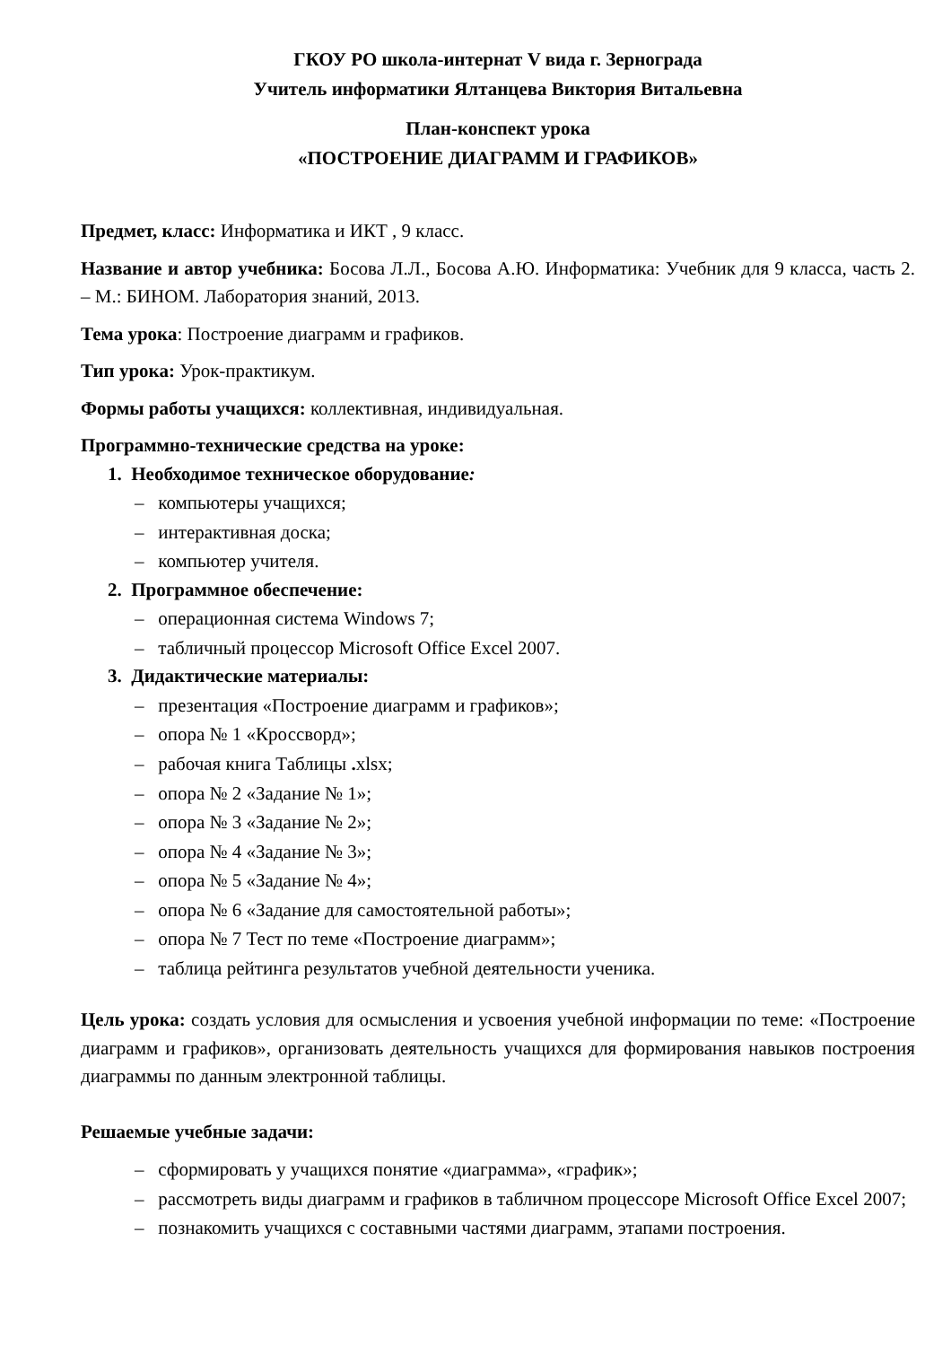ГКОУ РО школа-интернат V вида г. Зернограда
Учитель информатики Ялтанцева Виктория Витальевна
План-конспект урока
«ПОСТРОЕНИЕ ДИАГРАММ И ГРАФИКОВ»
Предмет, класс: Информатика и ИКТ , 9 класс.
Название и автор учебника: Босова Л.Л., Босова А.Ю. Информатика: Учебник для 9 класса, часть 2. – М.: БИНОМ. Лаборатория знаний, 2013.
Тема урока: Построение диаграмм и графиков.
Тип урока: Урок-практикум.
Формы работы учащихся: коллективная, индивидуальная.
Программно-технические средства на уроке:
1. Необходимое техническое оборудование:
– компьютеры учащихся;
– интерактивная доска;
– компьютер учителя.
2. Программное обеспечение:
– операционная система Windows 7;
– табличный процессор Microsoft Office Excel 2007.
3. Дидактические материалы:
– презентация «Построение диаграмм и графиков»;
– опора № 1 «Кроссворд»;
– рабочая книга Таблицы . xlsx;
– опора № 2 «Задание № 1»;
– опора № 3 «Задание № 2»;
– опора № 4 «Задание № 3»;
– опора № 5 «Задание № 4»;
– опора № 6 «Задание для самостоятельной работы»;
– опора № 7 Тест по теме «Построение диаграмм»;
– таблица рейтинга результатов учебной деятельности ученика.
Цель урока: создать условия для осмысления и усвоения учебной информации по теме: «Построение диаграмм и графиков», организовать деятельность учащихся для формирования навыков построения диаграммы по данным электронной таблицы.
Решаемые учебные задачи:
– сформировать у учащихся понятие «диаграмма», «график»;
– рассмотреть виды диаграмм и графиков в табличном процессоре Microsoft Office Excel 2007;
– познакомить учащихся с составными частями диаграмм, этапами построения.